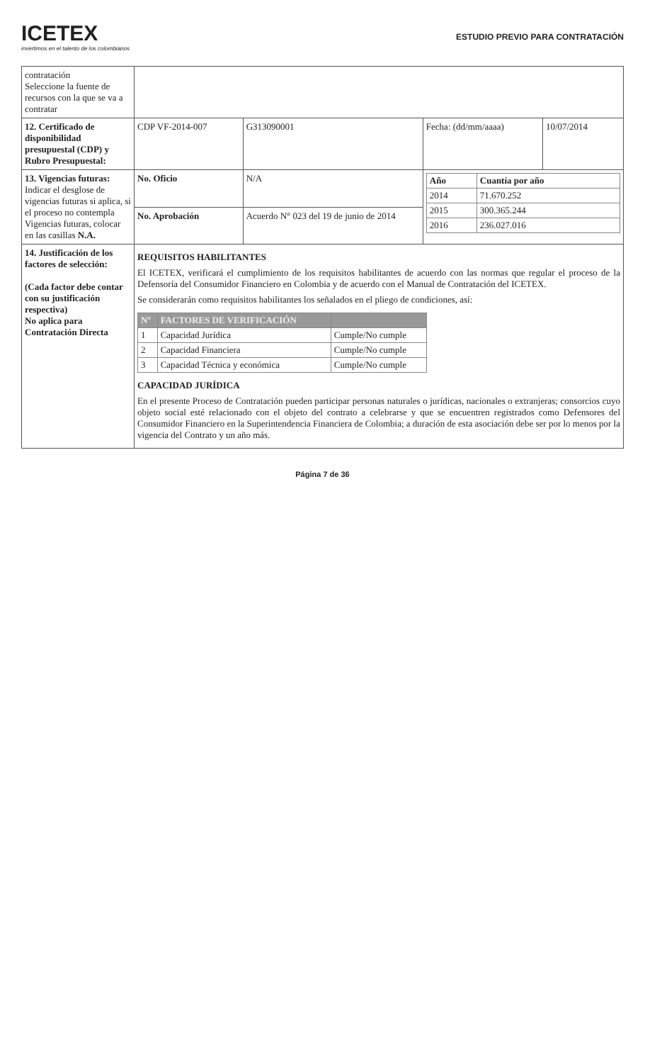ICETEX
invertimos en el talento de los colombianos
ESTUDIO PREVIO PARA CONTRATACIÓN
| contratación Seleccione la fuente de recursos con la que se va a contratar | | | | |
| 12. Certificado de disponibilidad presupuestal (CDP) y Rubro Presupuestal: | CDP VF-2014-007 | G313090001 | Fecha: (dd/mm/aaaa) | 10/07/2014 |
| 13. Vigencias futuras: Indicar el desglose de vigencias futuras si aplica, si el proceso no contempla Vigencias futuras, colocar en las casillas N.A. | No. Oficio | N/A | / Año / Cuantía por año / / --- / --- / / 2014 / 71.670.252 / / 2015 / 300.365.244 / / 2016 / 236.027.016 / | |
| | No. Aprobación | Acuerdo N° 023 del 19 de junio de 2014 | | |
| 14. Justificación de los factores de selección: (Cada factor debe contar con su justificación respectiva) No aplica para Contratación Directa | REQUISITOS HABILITANTES El ICETEX, verificará el cumplimiento de los requisitos habilitantes de acuerdo con las normas que regular el proceso de la Defensoría del Consumidor Financiero en Colombia y de acuerdo con el Manual de Contratación del ICETEX. Se considerarán como requisitos habilitantes los señalados en el pliego de condiciones, así: / Nº / FACTORES DE VERIFICACIÓN / / / --- / --- / --- / / 1 / Capacidad Jurídica / Cumple/No cumple / / 2 / Capacidad Financiera / Cumple/No cumple / / 3 / Capacidad Técnica y económica / Cumple/No cumple / CAPACIDAD JURÍDICA En el presente Proceso de Contratación pueden participar personas naturales o jurídicas, nacionales o extranjeras; consorcios cuyo objeto social esté relacionado con el objeto del contrato a celebrarse y que se encuentren registrados como Defensores del Consumidor Financiero en la Superintendencia Financiera de Colombia; a duración de esta asociación debe ser por lo menos por la vigencia del Contrato y un año más. | | | |
Página 7 de 36